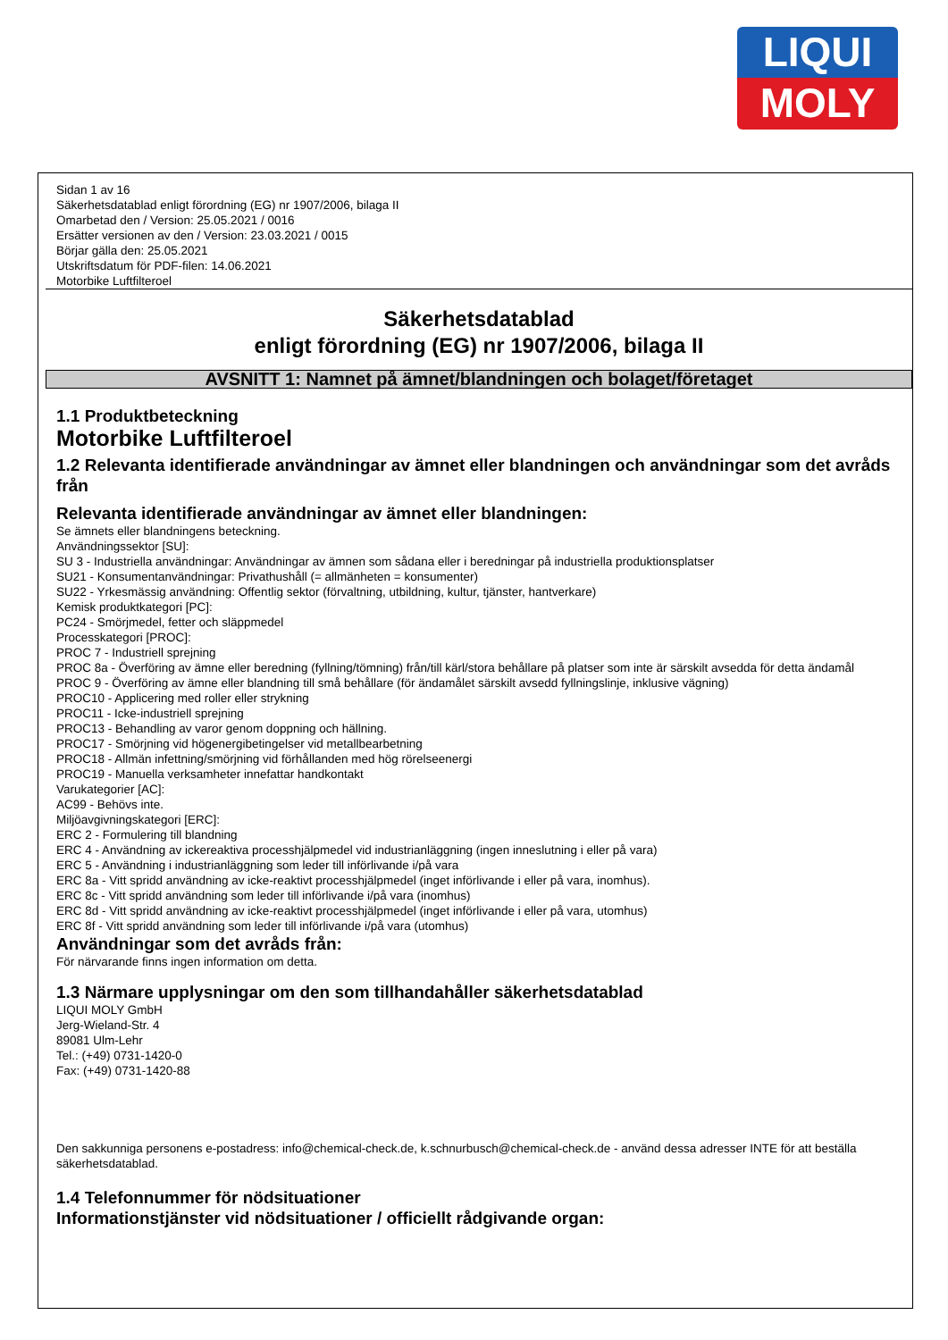LIQUI
MOLY
Sidan 1 av 16
Säkerhetsdatablad enligt förordning (EG) nr 1907/2006, bilaga II
Omarbetad den / Version: 25.05.2021 / 0016
Ersätter versionen av den / Version: 23.03.2021 / 0015
Börjar gälla den: 25.05.2021
Utskriftsdatum för PDF-filen: 14.06.2021
Motorbike Luftfilteroel
Säkerhetsdatablad
enligt förordning (EG) nr 1907/2006, bilaga II
AVSNITT 1: Namnet på ämnet/blandningen och bolaget/företaget
1.1 Produktbeteckning
Motorbike Luftfilteroel
1.2 Relevanta identifierade användningar av ämnet eller blandningen och användningar som det avråds från
Relevanta identifierade användningar av ämnet eller blandningen:
Se ämnets eller blandningens beteckning.
Användningssektor [SU]:
SU 3 - Industriella användningar: Användningar av ämnen som sådana eller i beredningar på industriella produktionsplatser
SU21 - Konsumentanvändningar: Privathushåll (= allmänheten = konsumenter)
SU22 - Yrkesmässig användning: Offentlig sektor (förvaltning, utbildning, kultur, tjänster, hantverkare)
Kemisk produktkategori [PC]:
PC24 - Smörjmedel, fetter och släppmedel
Processkategori [PROC]:
PROC 7 - Industriell sprejning
PROC 8a - Överföring av ämne eller beredning (fyllning/tömning) från/till kärl/stora behållare på platser som inte är särskilt avsedda för detta ändamål
PROC 9 - Överföring av ämne eller blandning till små behållare (för ändamålet särskilt avsedd fyllningslinje, inklusive vägning)
PROC10 - Applicering med roller eller strykning
PROC11 - Icke-industriell sprejning
PROC13 - Behandling av varor genom doppning och hällning.
PROC17 - Smörjning vid högenergibetingelser vid metallbearbetning
PROC18 - Allmän infettning/smörjning vid förhållanden med hög rörelseenergi
PROC19 - Manuella verksamheter innefattar handkontakt
Varukategorier [AC]:
AC99 - Behövs inte.
Miljöavgivningskategori [ERC]:
ERC 2 - Formulering till blandning
ERC 4 - Användning av ickereaktiva processhjälpmedel vid industrianläggning (ingen inneslutning i eller på vara)
ERC 5 - Användning i industrianläggning som leder till införlivande i/på vara
ERC 8a - Vitt spridd användning av icke-reaktivt processhjälpmedel (inget införlivande i eller på vara, inomhus).
ERC 8c - Vitt spridd användning som leder till införlivande i/på vara (inomhus)
ERC 8d - Vitt spridd användning av icke-reaktivt processhjälpmedel (inget införlivande i eller på vara, utomhus)
ERC 8f - Vitt spridd användning som leder till införlivande i/på vara (utomhus)
Användningar som det avråds från:
För närvarande finns ingen information om detta.
1.3 Närmare upplysningar om den som tillhandahåller säkerhetsdatablad
LIQUI MOLY GmbH
Jerg-Wieland-Str. 4
89081 Ulm-Lehr
Tel.: (+49) 0731-1420-0
Fax: (+49) 0731-1420-88
Den sakkunniga personens e-postadress: info@chemical-check.de, k.schnurbusch@chemical-check.de - använd dessa adresser INTE för att beställa säkerhetsdatablad.
1.4 Telefonnummer för nödsituationer
Informationstjänster vid nödsituationer / officiellt rådgivande organ: